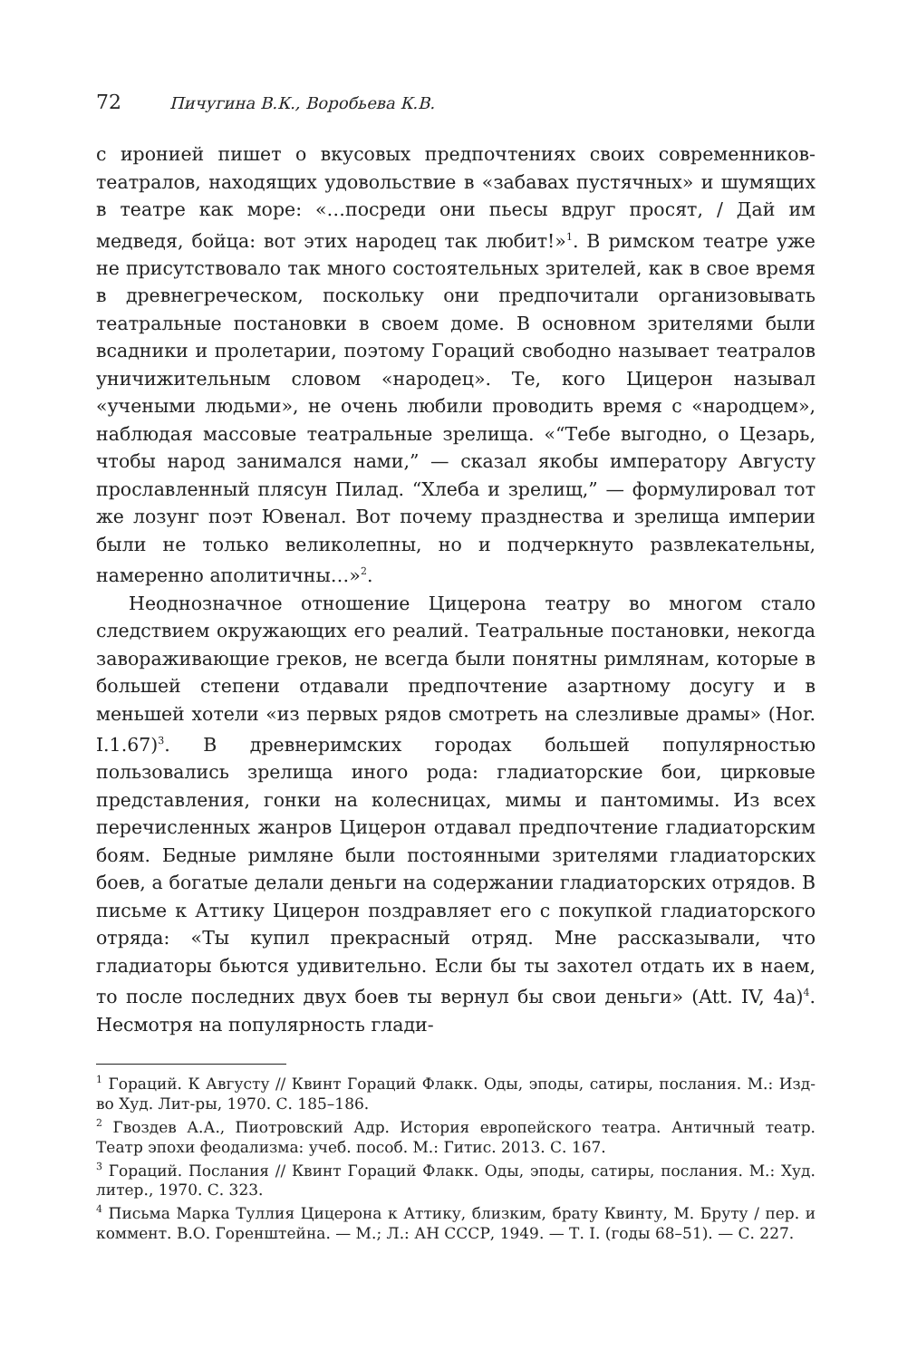72 Пичугина В.К., Воробьева К.В.
с иронией пишет о вкусовых предпочтениях своих современников-театралов, находящих удовольствие в «забавах пустячных» и шумящих в театре как море: «…посреди они пьесы вдруг просят, / Дай им медведя, бойца: вот этих народец так любит!»<sup>1</sup>. В римском театре уже не присутствовало так много состоятельных зрителей, как в свое время в древнегреческом, поскольку они предпочитали организовывать театральные постановки в своем доме. В основном зрителями были всадники и пролетарии, поэтому Гораций свободно называет театралов уничижительным словом «народец». Те, кого Цицерон называл «учеными людьми», не очень любили проводить время с «народцем», наблюдая массовые театральные зрелища. «“Тебе выгодно, о Цезарь, чтобы народ занимался нами,” — сказал якобы императору Августу прославленный плясун Пилад. “Хлеба и зрелищ,” — формулировал тот же лозунг поэт Ювенал. Вот почему празднества и зрелища империи были не только великолепны, но и подчеркнуто развлекательны, намеренно аполитичны…»<sup>2</sup>.
Неоднозначное отношение Цицерона театру во многом стало следствием окружающих его реалий. Театральные постановки, некогда завораживающие греков, не всегда были понятны римлянам, которые в большей степени отдавали предпочтение азартному досугу и в меньшей хотели «из первых рядов смотреть на слезливые драмы» (Hor. I.1.67)<sup>3</sup>. В древнеримских городах большей популярностью пользовались зрелища иного рода: гладиаторские бои, цирковые представления, гонки на колесницах, мимы и пантомимы. Из всех перечисленных жанров Цицерон отдавал предпочтение гладиаторским боям. Бедные римляне были постоянными зрителями гладиаторских боев, а богатые делали деньги на содержании гладиаторских отрядов. В письме к Аттику Цицерон поздравляет его с покупкой гладиаторского отряда: «Ты купил прекрасный отряд. Мне рассказывали, что гладиаторы бьются удивительно. Если бы ты захотел отдать их в наем, то после последних двух боев ты вернул бы свои деньги» (Att. IV, 4a)<sup>4</sup>. Несмотря на популярность глади-
<sup>1</sup> Гораций. К Августу // Квинт Гораций Флакк. Оды, эподы, сатиры, послания. М.: Изд-во Худ. Лит-ры, 1970. С. 185–186.
<sup>2</sup> Гвоздев А.А., Пиотровский Адр. История европейского театра. Античный театр. Театр эпохи феодализма: учеб. пособ. М.: Гитис. 2013. С. 167.
<sup>3</sup> Гораций. Послания // Квинт Гораций Флакк. Оды, эподы, сатиры, послания. М.: Худ. литер., 1970. С. 323.
<sup>4</sup> Письма Марка Туллия Цицерона к Аттику, близким, брату Квинту, М. Бруту / пер. и коммент. В.О. Горенштейна. — М.; Л.: АН СССР, 1949. — Т. I. (годы 68–51). — С. 227.